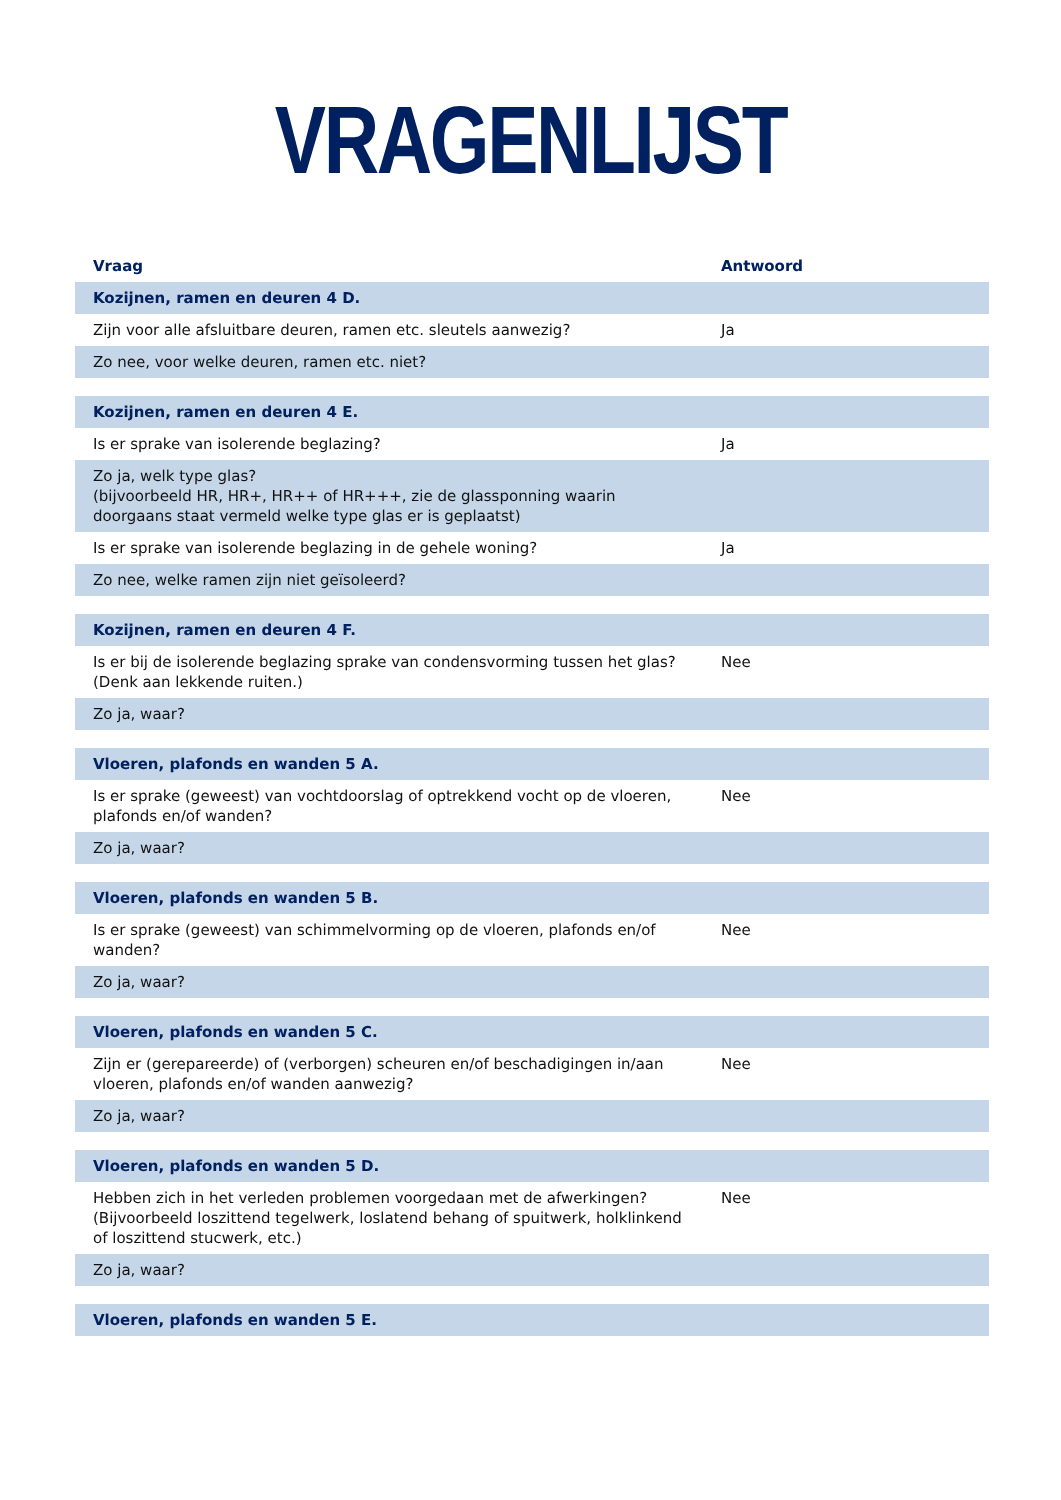VRAGENLIJST
| Vraag | Antwoord |
| --- | --- |
| Kozijnen, ramen en deuren 4 D. | |
| Zijn voor alle afsluitbare deuren, ramen etc. sleutels aanwezig? | Ja |
| Zo nee, voor welke deuren, ramen etc. niet? | |
| Kozijnen, ramen en deuren 4 E. | |
| Is er sprake van isolerende beglazing? | Ja |
| Zo ja, welk type glas? (bijvoorbeeld HR, HR+, HR++ of HR+++, zie de glassponning waarin doorgaans staat vermeld welke type glas er is geplaatst) | |
| Is er sprake van isolerende beglazing in de gehele woning? | Ja |
| Zo nee, welke ramen zijn niet geïsoleerd? | |
| Kozijnen, ramen en deuren 4 F. | |
| Is er bij de isolerende beglazing sprake van condensvorming tussen het glas? (Denk aan lekkende ruiten.) | Nee |
| Zo ja, waar? | |
| Vloeren, plafonds en wanden 5 A. | |
| Is er sprake (geweest) van vochtdoorslag of optrekkend vocht op de vloeren, plafonds en/of wanden? | Nee |
| Zo ja, waar? | |
| Vloeren, plafonds en wanden 5 B. | |
| Is er sprake (geweest) van schimmelvorming op de vloeren, plafonds en/of wanden? | Nee |
| Zo ja, waar? | |
| Vloeren, plafonds en wanden 5 C. | |
| Zijn er (gerepareerde) of (verborgen) scheuren en/of beschadigingen in/aan vloeren, plafonds en/of wanden aanwezig? | Nee |
| Zo ja, waar? | |
| Vloeren, plafonds en wanden 5 D. | |
| Hebben zich in het verleden problemen voorgedaan met de afwerkingen? (Bijvoorbeeld loszittend tegelwerk, loslatend behang of spuitwerk, holklinkend of loszittend stucwerk, etc.) | Nee |
| Zo ja, waar? | |
| Vloeren, plafonds en wanden 5 E. | |